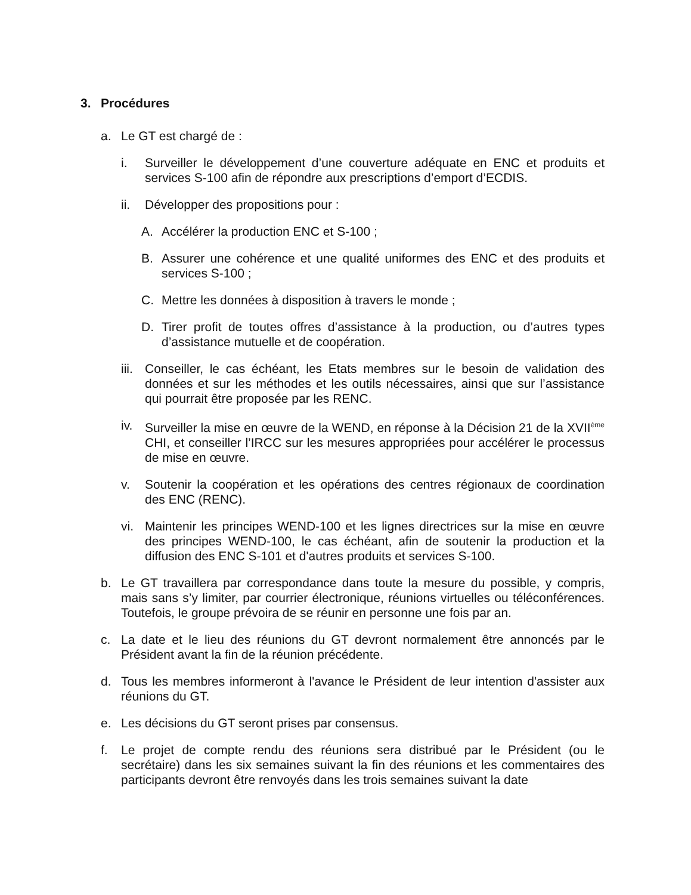3. Procédures
a. Le GT est chargé de :
i. Surveiller le développement d’une couverture adéquate en ENC et produits et services S-100 afin de répondre aux prescriptions d’emport d’ECDIS.
ii. Développer des propositions pour :
A. Accélérer la production ENC et S-100 ;
B. Assurer une cohérence et une qualité uniformes des ENC et des produits et services S-100 ;
C. Mettre les données à disposition à travers le monde ;
D. Tirer profit de toutes offres d’assistance à la production, ou d’autres types d’assistance mutuelle et de coopération.
iii. Conseiller, le cas échéant, les Etats membres sur le besoin de validation des données et sur les méthodes et les outils nécessaires, ainsi que sur l’assistance qui pourrait être proposée par les RENC.
iv. Surveiller la mise en œuvre de la WEND, en réponse à la Décision 21 de la XVII<sup>ème</sup> CHI, et conseiller l’IRCC sur les mesures appropriées pour accélérer le processus de mise en œuvre.
v. Soutenir la coopération et les opérations des centres régionaux de coordination des ENC (RENC).
vi. Maintenir les principes WEND-100 et les lignes directrices sur la mise en œuvre des principes WEND-100, le cas échéant, afin de soutenir la production et la diffusion des ENC S-101 et d'autres produits et services S-100.
b. Le GT travaillera par correspondance dans toute la mesure du possible, y compris, mais sans s’y limiter, par courrier électronique, réunions virtuelles ou téléconférences. Toutefois, le groupe prévoira de se réunir en personne une fois par an.
c. La date et le lieu des réunions du GT devront normalement être annoncés par le Président avant la fin de la réunion précédente.
d. Tous les membres informeront à l'avance le Président de leur intention d'assister aux réunions du GT.
e. Les décisions du GT seront prises par consensus.
f. Le projet de compte rendu des réunions sera distribué par le Président (ou le secrétaire) dans les six semaines suivant la fin des réunions et les commentaires des participants devront être renvoyés dans les trois semaines suivant la date